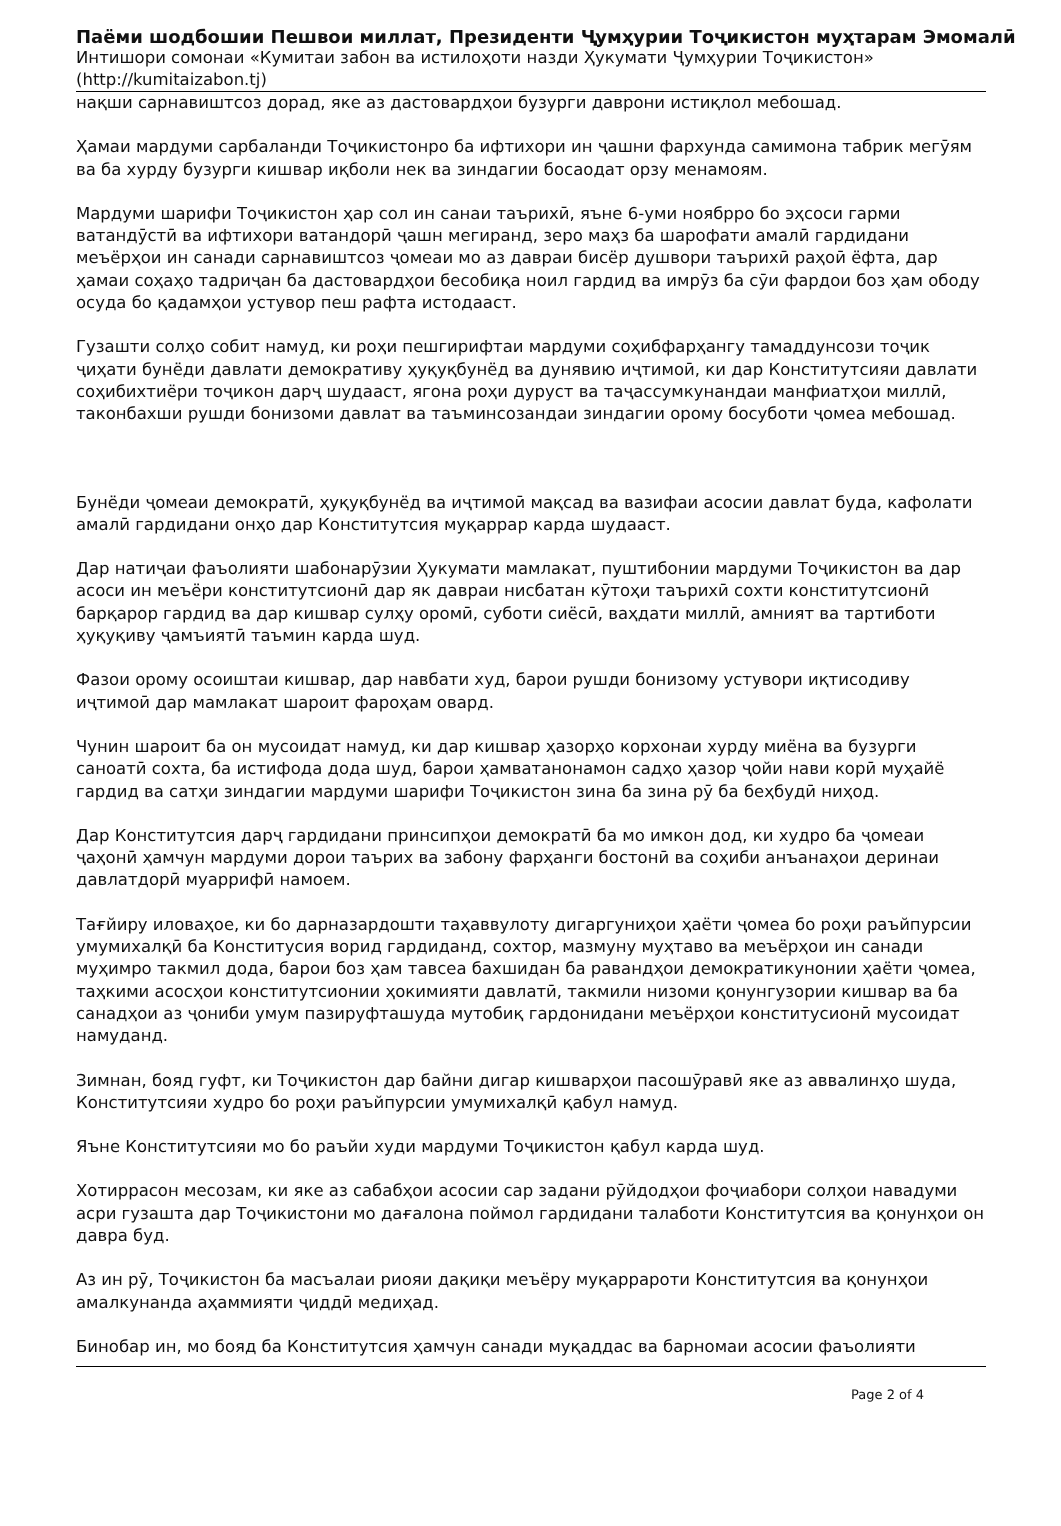Паёми шодбошии Пешвои миллат, Президенти Ҷумҳурии Тоҷикистон муҳтарам Эмомалӣ
Интишори сомонаи «Кумитаи забон ва истилоҳоти назди Ҳукумати Ҷумҳурии Тоҷикистон»
(http://kumitaizabon.tj)
нақши сарнавиштсоз дорад, яке аз дастовардҳои бузурги даврони истиқлол мебошад.
Ҳамаи мардуми сарбаланди Тоҷикистонро ба ифтихори ин ҷашни фархунда самимона табрик мегӯям ва ба хурду бузурги кишвар иқболи нек ва зиндагии босаодат орзу менамоям.
Мардуми шарифи Тоҷикистон ҳар сол ин санаи таърихӣ, яъне 6-уми ноябрро бо эҳсоси гарми ватандӯстӣ ва ифтихори ватандорӣ ҷашн мегиранд, зеро маҳз ба шарофати амалӣ гардидани меъёрҳои ин санади сарнавиштсоз ҷомеаи мо аз давраи бисёр душвори таърихӣ раҳоӣ ёфта, дар ҳамаи соҳаҳо тадриҷан ба дастовардҳои бесобиқа ноил гардид ва имрӯз ба сӯи фардои боз ҳам ободу осуда бо қадамҳои устувор пеш рафта истодааст.
Гузашти солҳо собит намуд, ки роҳи пешгирифтаи мардуми соҳибфарҳангу тамаддунсози тоҷик ҷиҳати бунёди давлати демокративу ҳуқуқбунёд ва дунявию иҷтимоӣ, ки дар Конститутсияи давлати соҳибихтиёри тоҷикон дарҷ шудааст, ягона роҳи дуруст ва таҷассумкунандаи манфиатҳои миллӣ, таконбахши рушди бонизоми давлат ва таъминсозандаи зиндагии орому босуботи ҷомеа мебошад.
Бунёди ҷомеаи демократӣ, ҳуқуқбунёд ва иҷтимоӣ мақсад ва вазифаи асосии давлат буда, кафолати амалӣ гардидани онҳо дар Конститутсия муқаррар карда шудааст.
Дар натиҷаи фаъолияти шабонарӯзии Ҳукумати мамлакат, пуштибонии мардуми Тоҷикистон ва дар асоси ин меъёри конститутсионӣ дар як давраи нисбатан кӯтоҳи таърихӣ сохти конститутсионӣ барқарор гардид ва дар кишвар сулҳу оромӣ, суботи сиёсӣ, ваҳдати миллӣ, амният ва тартиботи ҳуқуқиву ҷамъиятӣ таъмин карда шуд.
Фазои орому осоиштаи кишвар, дар навбати худ, барои рушди бонизому устувори иқтисодиву иҷтимоӣ дар мамлакат шароит фароҳам овард.
Чунин шароит ба он мусоидат намуд, ки дар кишвар ҳазорҳо корхонаи хурду миёна ва бузурги саноатӣ сохта, ба истифода дода шуд, барои ҳамватанонамон садҳо ҳазор ҷойи нави корӣ муҳайё гардид ва сатҳи зиндагии мардуми шарифи Тоҷикистон зина ба зина рӯ ба беҳбудӣ ниҳод.
Дар Конститутсия дарҷ гардидани принсипҳои демократӣ ба мо имкон дод, ки худро ба ҷомеаи ҷаҳонӣ ҳамчун мардуми дорои таърих ва забону фарҳанги бостонӣ ва соҳиби анъанаҳои деринаи давлатдорӣ муаррифӣ намоем.
Тағйиру иловаҳое, ки бо дарназардошти таҳаввулоту дигаргуниҳои ҳаёти ҷомеа бо роҳи раъйпурсии умумихалқӣ ба Конститусия ворид гардиданд, сохтор, мазмуну муҳтаво ва меъёрҳои ин санади муҳимро такмил дода, барои боз ҳам тавсеа бахшидан ба равандҳои демократикунонии ҳаёти ҷомеа, таҳкими асосҳои конститутсионии ҳокимияти давлатӣ, такмили низоми қонунгузории кишвар ва ба санадҳои аз ҷониби умум пазируфташуда мутобиқ гардонидани меъёрҳои конститусионӣ мусоидат намуданд.
Зимнан, бояд гуфт, ки Тоҷикистон дар байни дигар кишварҳои пасошӯравӣ яке аз аввалинҳо шуда, Конститутсияи худро бо роҳи раъйпурсии умумихалқӣ қабул намуд.
Яъне Конститутсияи мо бо раъйи худи мардуми Тоҷикистон қабул карда шуд.
Хотиррасон месозам, ки яке аз сабабҳои асосии сар задани рӯйдодҳои фоҷиабори солҳои навадуми асри гузашта дар Тоҷикистони мо дағалона поймол гардидани талаботи Конститутсия ва қонунҳои он давра буд.
Аз ин рӯ, Тоҷикистон ба масъалаи риояи дақиқи меъёру муқаррароти Конститутсия ва қонунҳои амалкунанда аҳаммияти ҷиддӣ медиҳад.
Бинобар ин, мо бояд ба Конститутсия ҳамчун санади муқаддас ва барномаи асосии фаъолияти
Page 2 of 4